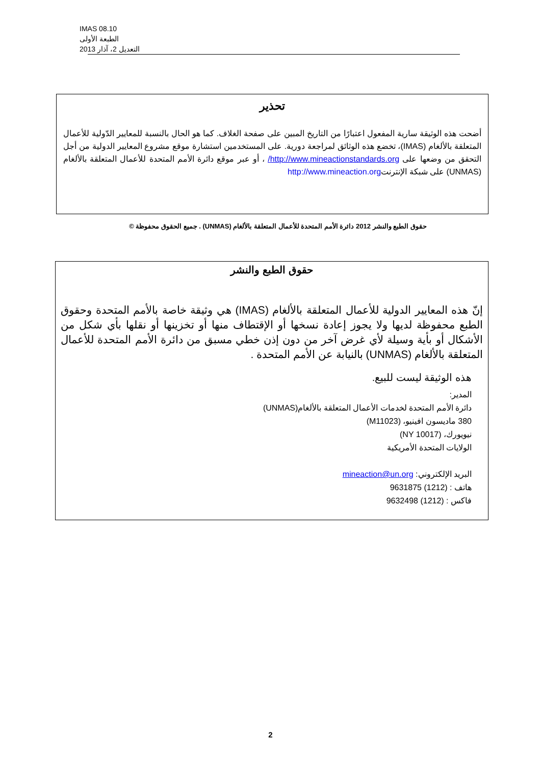IMAS 08.10
الطبعة الأولى
التعديل 2، آذار 2013
تحذير
أضحت هذه الوثيقة سارية المفعول اعتبارًا من التاريخ المبين على صفحة الغلاف. كما هو الحال بالنسبة للمعايير الدّولية للأعمال المتعلقة بالألغام (IMAS)، تخضع هذه الوثائق لمراجعة دورية. على المستخدمين استشارة موقع مشروع المعايير الدولية من أجل التحقق من وضعها على http://www.mineactionstandards.org/ ، أو عبر موقع دائرة الأمم المتحدة للأعمال المتعلقة بالألغام (UNMAS) على شبكة الإنترنتhttp://www.mineaction.org
حقوق الطبع والنشر 2012 دائرة الأمم المتحدة للأعمال المتعلقة بالألغام (UNMAS) . جميع الحقوق محفوظة ©
حقوق الطبع والنشر
إنّ هذه المعايير الدولية للأعمال المتعلقة بالألغام (IMAS) هي وثيقة خاصة بالأمم المتحدة وحقوق الطبع محفوظة لديها ولا يجوز إعادة نسخها أو الإقتطاف منها أو تخزينها أو نقلها بأي شكل من الأشكال أو بأية وسيلة لأي غرض آخر من دون إذن خطي مسبق من دائرة الأمم المتحدة للأعمال المتعلقة بالألغام (UNMAS) بالنيابة عن الأمم المتحدة .
هذه الوثيقة ليست للبيع.
المدير:
دائرة الأمم المتحدة لخدمات الأعمال المتعلقة بالألغام(UNMAS)
380 ماديسون افينيو، (M11023)
نيويورك، (NY 10017)
الولايات المتحدة الأمريكية
البريد الإلكتروني: mineaction@un.org
هاتف : (1212) 9631875
فاكس : (1212) 9632498
2